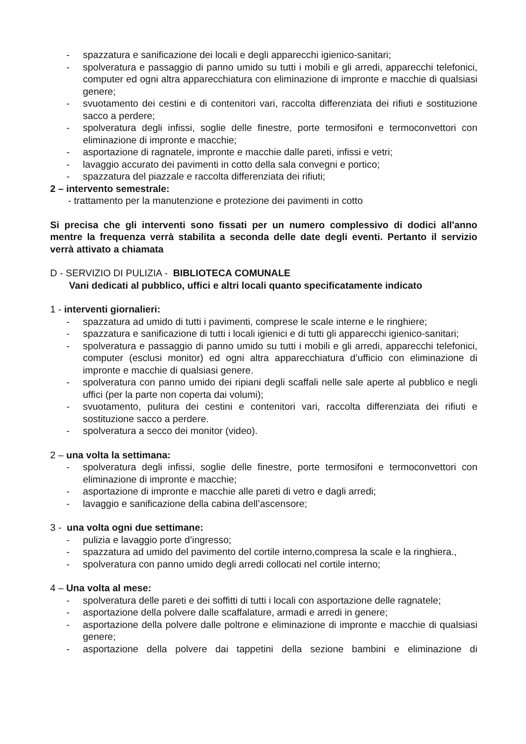- spazzatura e sanificazione dei locali e degli apparecchi igienico-sanitari;
- spolveratura e passaggio di panno umido su tutti i mobili e gli arredi, apparecchi telefonici, computer ed ogni altra apparecchiatura con eliminazione di impronte e macchie di qualsiasi genere;
- svuotamento dei cestini e di contenitori vari, raccolta differenziata dei rifiuti e sostituzione sacco a perdere;
- spolveratura degli infissi, soglie delle finestre, porte termosifoni e termoconvettori con eliminazione di impronte e macchie;
- asportazione di ragnatele, impronte e macchie dalle pareti, infissi e vetri;
- lavaggio accurato dei pavimenti in cotto della sala convegni e portico;
- spazzatura del piazzale e raccolta differenziata dei rifiuti;
2 – intervento semestrale:
- trattamento per la manutenzione e protezione dei pavimenti in cotto
Si precisa che gli interventi sono fissati per un numero complessivo di dodici all'anno mentre la frequenza verrà stabilita a seconda delle date degli eventi. Pertanto il servizio verrà attivato a chiamata
D - SERVIZIO DI PULIZIA - BIBLIOTECA COMUNALE
Vani dedicati al pubblico, uffici e altri locali quanto specificatamente indicato
1 - interventi giornalieri:
- spazzatura ad umido di tutti i pavimenti, comprese le scale interne e le ringhiere;
- spazzatura e sanificazione di tutti i locali igienici e di tutti gli apparecchi igienico-sanitari;
- spolveratura e passaggio di panno umido su tutti i mobili e gli arredi, apparecchi telefonici, computer (esclusi monitor) ed ogni altra apparecchiatura d’ufficio con eliminazione di impronte e macchie di qualsiasi genere.
- spolveratura con panno umido dei ripiani degli scaffali nelle sale aperte al pubblico e negli uffici (per la parte non coperta dai volumi);
- svuotamento, pulitura dei cestini e contenitori vari, raccolta differenziata dei rifiuti e sostituzione sacco a perdere.
- spolveratura a secco dei monitor (video).
2 – una volta la settimana:
- spolveratura degli infissi, soglie delle finestre, porte termosifoni e termoconvettori con eliminazione di impronte e macchie;
- asportazione di impronte e macchie alle pareti di vetro e dagli arredi;
- lavaggio e sanificazione della cabina dell’ascensore;
3 - una volta ogni due settimane:
- pulizia e lavaggio porte d’ingresso;
- spazzatura ad umido del pavimento del cortile interno,compresa la scale e la ringhiera.,
- spolveratura con panno umido degli arredi collocati nel cortile interno;
4 – Una volta al mese:
- spolveratura delle pareti e dei soffitti di tutti i locali con asportazione delle ragnatele;
- asportazione della polvere dalle scaffalature, armadi e arredi in genere;
- asportazione della polvere dalle poltrone e eliminazione di impronte e macchie di qualsiasi genere;
- asportazione della polvere dai tappetini della sezione bambini e eliminazione di